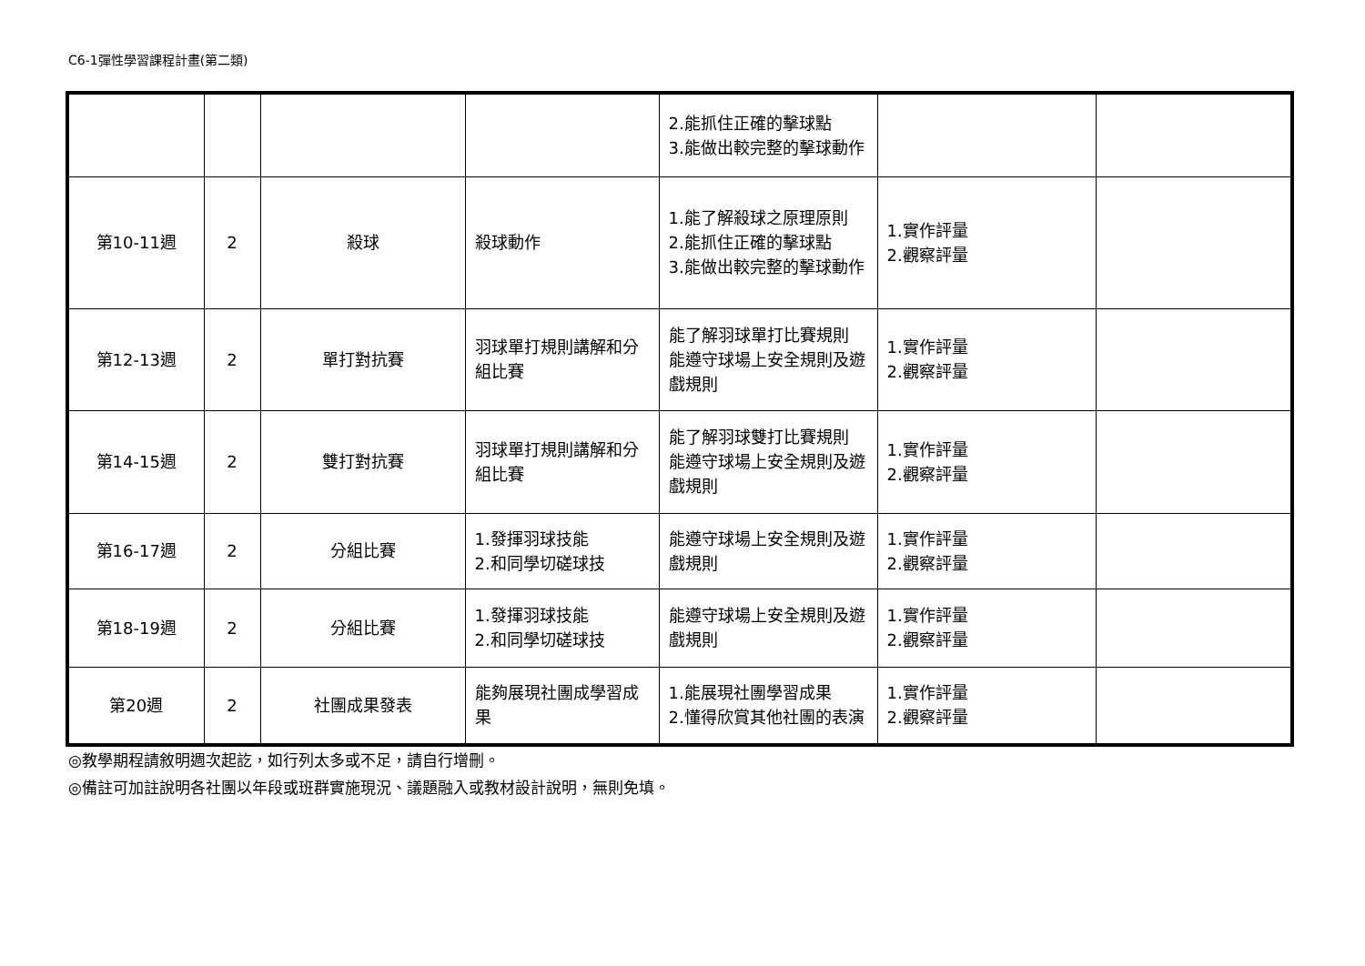C6-1彈性學習課程計畫(第二類)
| | | | | 2.能抓住正確的擊球點 3.能做出較完整的擊球動作 | | |
| 第10-11週 | 2 | 殺球 | 殺球動作 | 1.能了解殺球之原理原則 2.能抓住正確的擊球點 3.能做出較完整的擊球動作 | 1.實作評量 2.觀察評量 | |
| 第12-13週 | 2 | 單打對抗賽 | 羽球單打規則講解和分組比賽 | 能了解羽球單打比賽規則 能遵守球場上安全規則及遊戲規則 | 1.實作評量 2.觀察評量 | |
| 第14-15週 | 2 | 雙打對抗賽 | 羽球單打規則講解和分組比賽 | 能了解羽球雙打比賽規則 能遵守球場上安全規則及遊戲規則 | 1.實作評量 2.觀察評量 | |
| 第16-17週 | 2 | 分組比賽 | 1.發揮羽球技能 2.和同學切磋球技 | 能遵守球場上安全規則及遊戲規則 | 1.實作評量 2.觀察評量 | |
| 第18-19週 | 2 | 分組比賽 | 1.發揮羽球技能 2.和同學切磋球技 | 能遵守球場上安全規則及遊戲規則 | 1.實作評量 2.觀察評量 | |
| 第20週 | 2 | 社團成果發表 | 能夠展現社團成學習成果 | 1.能展現社團學習成果 2.懂得欣賞其他社團的表演 | 1.實作評量 2.觀察評量 | |
◎教學期程請敘明週次起訖，如行列太多或不足，請自行增刪。
◎備註可加註說明各社團以年段或班群實施現況、議題融入或教材設計說明，無則免填。